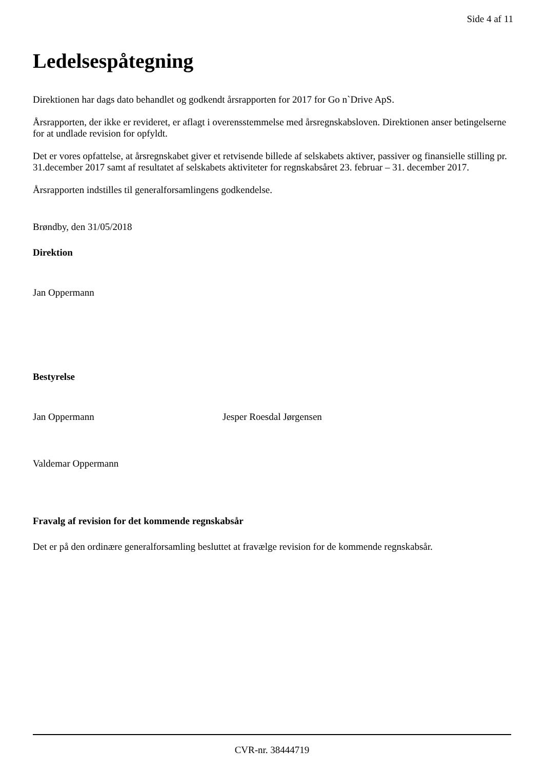Side 4 af 11
Ledelsespåtegning
Direktionen har dags dato behandlet og godkendt årsrapporten for 2017 for Go n`Drive ApS.
Årsrapporten, der ikke er revideret, er aflagt i overensstemmelse med årsregnskabsloven. Direktionen anser betingelserne for at undlade revision for opfyldt.
Det er vores opfattelse, at årsregnskabet giver et retvisende billede af selskabets aktiver, passiver og finansielle stilling pr. 31.december 2017 samt af resultatet af selskabets aktiviteter for regnskabsåret 23. februar – 31. december 2017.
Årsrapporten indstilles til generalforsamlingens godkendelse.
Brøndby, den 31/05/2018
Direktion
Jan Oppermann
Bestyrelse
Jan Oppermann Jesper Roesdal Jørgensen
Valdemar Oppermann
Fravalg af revision for det kommende regnskabsår
Det er på den ordinære generalforsamling besluttet at fravælge revision for de kommende regnskabsår.
CVR-nr. 38444719